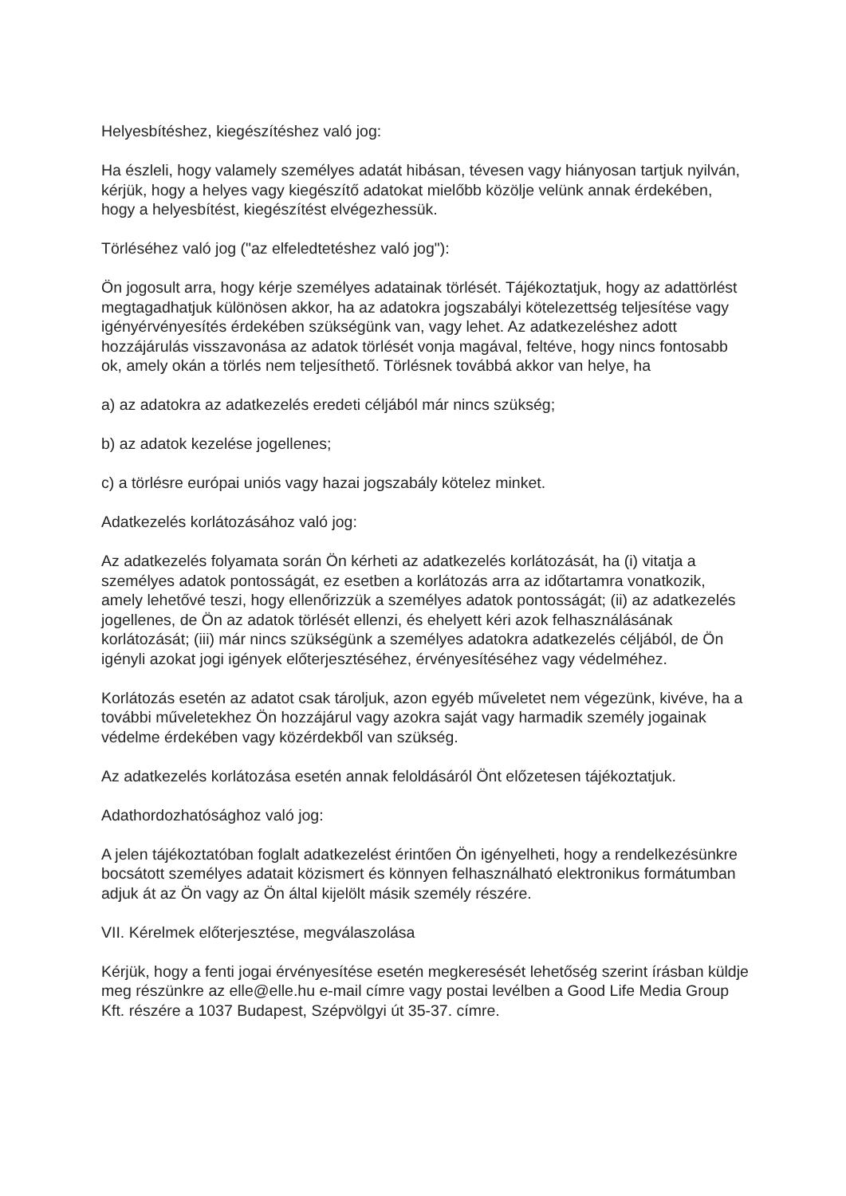Helyesbítéshez, kiegészítéshez való jog:
Ha észleli, hogy valamely személyes adatát hibásan, tévesen vagy hiányosan tartjuk nyilván, kérjük, hogy a helyes vagy kiegészítő adatokat mielőbb közölje velünk annak érdekében, hogy a helyesbítést, kiegészítést elvégezhessük.
Törléséhez való jog ("az elfeledtetéshez való jog"):
Ön jogosult arra, hogy kérje személyes adatainak törlését. Tájékoztatjuk, hogy az adattörlést megtagadhatjuk különösen akkor, ha az adatokra jogszabályi kötelezettség teljesítése vagy igényérvényesítés érdekében szükségünk van, vagy lehet. Az adatkezeléshez adott hozzájárulás visszavonása az adatok törlését vonja magával, feltéve, hogy nincs fontosabb ok, amely okán a törlés nem teljesíthető. Törlésnek továbbá akkor van helye, ha
a) az adatokra az adatkezelés eredeti céljából már nincs szükség;
b) az adatok kezelése jogellenes;
c) a törlésre európai uniós vagy hazai jogszabály kötelez minket.
Adatkezelés korlátozásához való jog:
Az adatkezelés folyamata során Ön kérheti az adatkezelés korlátozását, ha (i) vitatja a személyes adatok pontosságát, ez esetben a korlátozás arra az időtartamra vonatkozik, amely lehetővé teszi, hogy ellenőrizzük a személyes adatok pontosságát; (ii) az adatkezelés jogellenes, de Ön az adatok törlését ellenzi, és ehelyett kéri azok felhasználásának korlátozását; (iii) már nincs szükségünk a személyes adatokra adatkezelés céljából, de Ön igényli azokat jogi igények előterjesztéséhez, érvényesítéséhez vagy védelméhez.
Korlátozás esetén az adatot csak tároljuk, azon egyéb műveletet nem végezünk, kivéve, ha a további műveletekhez Ön hozzájárul vagy azokra saját vagy harmadik személy jogainak védelme érdekében vagy közérdekből van szükség.
Az adatkezelés korlátozása esetén annak feloldásáról Önt előzetesen tájékoztatjuk.
Adathordozhatósághoz való jog:
A jelen tájékoztatóban foglalt adatkezelést érintően Ön igényelheti, hogy a rendelkezésünkre bocsátott személyes adatait közismert és könnyen felhasználható elektronikus formátumban adjuk át az Ön vagy az Ön által kijelölt másik személy részére.
VII. Kérelmek előterjesztése, megválaszolása
Kérjük, hogy a fenti jogai érvényesítése esetén megkeresését lehetőség szerint írásban küldje meg részünkre az elle@elle.hu e-mail címre vagy postai levélben a Good Life Media Group Kft. részére a 1037 Budapest, Szépvölgyi út 35-37. címre.